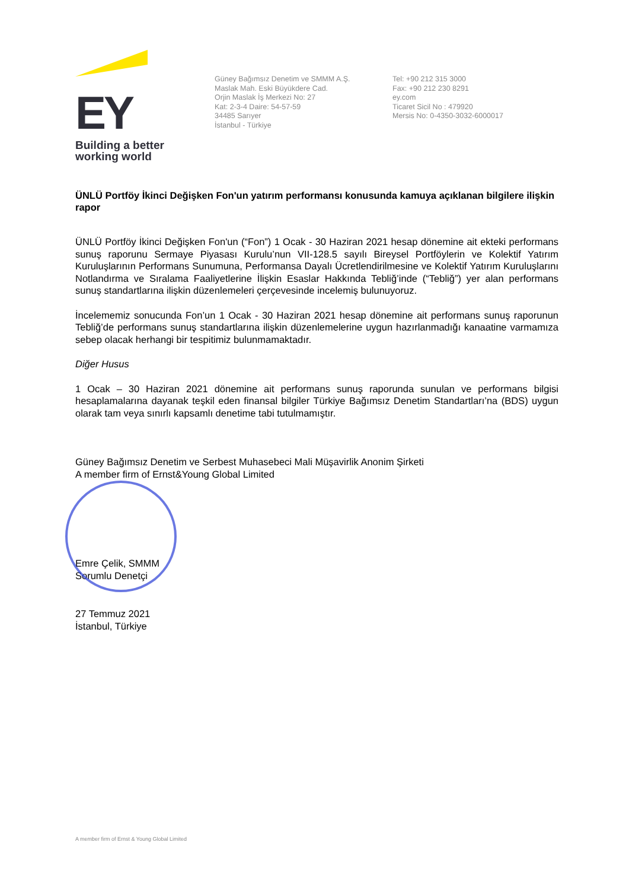EY
Building a better
working world
Güney Bağımsız Denetim ve SMMM A.Ş.
Maslak Mah. Eski Büyükdere Cad.
Orjin Maslak İş Merkezi No: 27
Kat: 2-3-4 Daire: 54-57-59
34485 Sarıyer
İstanbul - Türkiye
Tel: +90 212 315 3000
Fax: +90 212 230 8291
ey.com
Ticaret Sicil No : 479920
Mersis No: 0-4350-3032-6000017
ÜNLÜ Portföy İkinci Değişken Fon'un yatırım performansı konusunda kamuya açıklanan bilgilere ilişkin rapor
ÜNLÜ Portföy İkinci Değişken Fon'un (“Fon”) 1 Ocak - 30 Haziran 2021 hesap dönemine ait ekteki performans sunuş raporunu Sermaye Piyasası Kurulu’nun VII-128.5 sayılı Bireysel Portföylerin ve Kolektif Yatırım Kuruluşlarının Performans Sunumuna, Performansa Dayalı Ücretlendirilmesine ve Kolektif Yatırım Kuruluşlarını Notlandırma ve Sıralama Faaliyetlerine İlişkin Esaslar Hakkında Tebliğ’inde (“Tebliğ”) yer alan performans sunuş standartlarına ilişkin düzenlemeleri çerçevesinde incelemiş bulunuyoruz.
İncelememiz sonucunda Fon’un 1 Ocak - 30 Haziran 2021 hesap dönemine ait performans sunuş raporunun Tebliğ’de performans sunuş standartlarına ilişkin düzenlemelerine uygun hazırlanmadığı kanaatine varmamıza sebep olacak herhangi bir tespitimiz bulunmamaktadır.
Diğer Husus
1 Ocak – 30 Haziran 2021 dönemine ait performans sunuş raporunda sunulan ve performans bilgisi hesaplamalarına dayanak teşkil eden finansal bilgiler Türkiye Bağımsız Denetim Standartları’na (BDS) uygun olarak tam veya sınırlı kapsamlı denetime tabi tutulmamıştır.
Güney Bağımsız Denetim ve Serbest Muhasebeci Mali Müşavirlik Anonim Şirketi
A member firm of Ernst&Young Global Limited
Emre Çelik, SMMM
Sorumlu Denetçi
27 Temmuz 2021
İstanbul, Türkiye
A member firm of Ernst & Young Global Limited